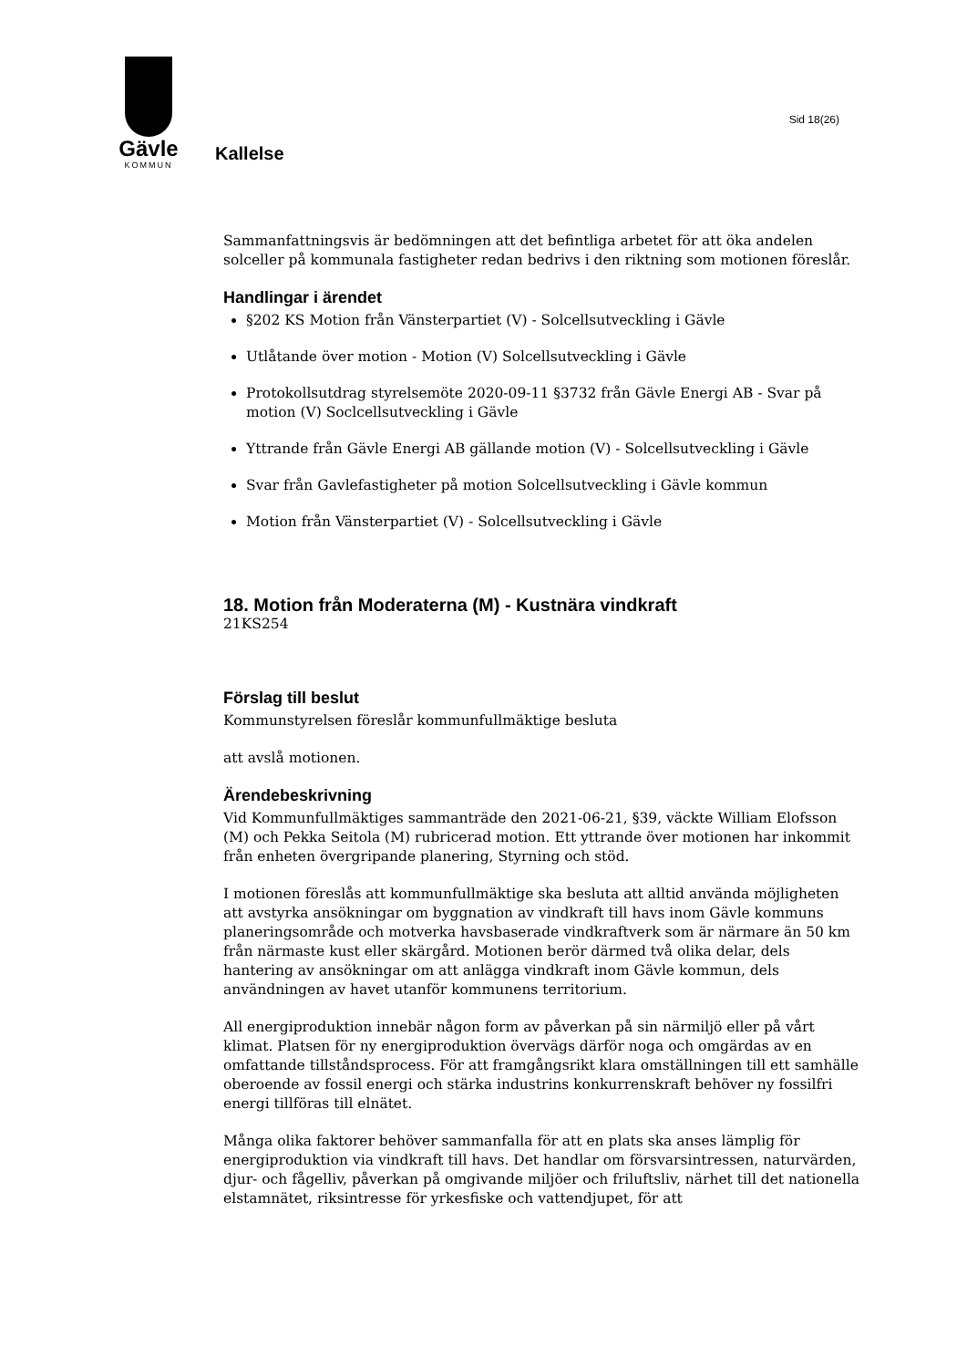Sid 18(26)
Gävle
KOMMUN
Kallelse
Sammanfattningsvis är bedömningen att det befintliga arbetet för att öka andelen solceller på kommunala fastigheter redan bedrivs i den riktning som motionen föreslår.
Handlingar i ärendet
§202 KS Motion från Vänsterpartiet (V) - Solcellsutveckling i Gävle
Utlåtande över motion - Motion (V) Solcellsutveckling i Gävle
Protokollsutdrag styrelsemöte 2020-09-11 §3732 från Gävle Energi AB - Svar på motion (V) Soclcellsutveckling i Gävle
Yttrande från Gävle Energi AB gällande motion (V) - Solcellsutveckling i Gävle
Svar från Gavlefastigheter på motion Solcellsutveckling i Gävle kommun
Motion från Vänsterpartiet (V) - Solcellsutveckling i Gävle
18. Motion från Moderaterna (M) - Kustnära vindkraft
21KS254
Förslag till beslut
Kommunstyrelsen föreslår kommunfullmäktige besluta
att avslå motionen.
Ärendebeskrivning
Vid Kommunfullmäktiges sammanträde den 2021-06-21, §39, väckte William Elofsson (M) och Pekka Seitola (M) rubricerad motion. Ett yttrande över motionen har inkommit från enheten övergripande planering, Styrning och stöd.
I motionen föreslås att kommunfullmäktige ska besluta att alltid använda möjligheten att avstyrka ansökningar om byggnation av vindkraft till havs inom Gävle kommuns planeringsområde och motverka havsbaserade vindkraftverk som är närmare än 50 km från närmaste kust eller skärgård. Motionen berör därmed två olika delar, dels hantering av ansökningar om att anlägga vindkraft inom Gävle kommun, dels användningen av havet utanför kommunens territorium.
All energiproduktion innebär någon form av påverkan på sin närmiljö eller på vårt klimat. Platsen för ny energiproduktion övervägs därför noga och omgärdas av en omfattande tillståndsprocess. För att framgångsrikt klara omställningen till ett samhälle oberoende av fossil energi och stärka industrins konkurrenskraft behöver ny fossilfri energi tillföras till elnätet.
Många olika faktorer behöver sammanfalla för att en plats ska anses lämplig för energiproduktion via vindkraft till havs. Det handlar om försvarsintressen, naturvärden, djur- och fågelliv, påverkan på omgivande miljöer och friluftsliv, närhet till det nationella elstamnätet, riksintresse för yrkesfiske och vattendjupet, för att